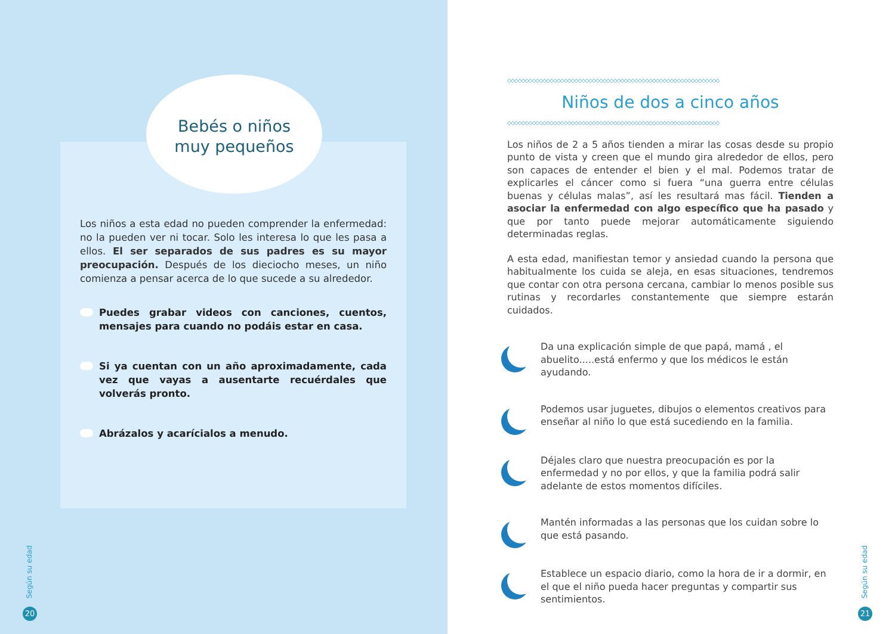Bebés o niños
muy pequeños
Los niños a esta edad no pueden comprender la enfermedad: no la pueden ver ni tocar. Solo les interesa lo que les pasa a ellos. El ser separados de sus padres es su mayor preocupación. Después de los dieciocho meses, un niño comienza a pensar acerca de lo que sucede a su alrededor.
Puedes grabar videos con canciones, cuentos, mensajes para cuando no podáis estar en casa.
Si ya cuentan con un año aproximadamente, cada vez que vayas a ausentarte recuérdales que volverás pronto.
Abrázalos y acarícialos a menudo.
Según su edad
20
◇◇◇◇◇◇◇◇◇◇◇◇◇◇◇◇◇◇◇◇◇◇◇◇◇◇◇◇◇◇◇◇◇◇◇◇◇◇◇◇◇◇◇◇◇◇◇◇◇◇◇◇◇◇◇◇◇◇◇◇
Niños de dos a cinco años
◇◇◇◇◇◇◇◇◇◇◇◇◇◇◇◇◇◇◇◇◇◇◇◇◇◇◇◇◇◇◇◇◇◇◇◇◇◇◇◇◇◇◇◇◇◇◇◇◇◇◇◇◇◇◇◇◇◇◇◇
Los niños de 2 a 5 años tienden a mirar las cosas desde su propio punto de vista y creen que el mundo gira alrededor de ellos, pero son capaces de entender el bien y el mal. Podemos tratar de explicarles el cáncer como si fuera “una guerra entre células buenas y células malas”, así les resultará mas fácil. Tienden a asociar la enfermedad con algo específico que ha pasado y que por tanto puede mejorar automáticamente siguiendo determinadas reglas.
A esta edad, manifiestan temor y ansiedad cuando la persona que habitualmente los cuida se aleja, en esas situaciones, tendremos que contar con otra persona cercana, cambiar lo menos posible sus rutinas y recordarles constantemente que siempre estarán cuidados.
Da una explicación simple de que papá, mamá , el abuelito.....está enfermo y que los médicos le están ayudando.
Podemos usar juguetes, dibujos o elementos creativos para enseñar al niño lo que está sucediendo en la familia.
Déjales claro que nuestra preocupación es por la enfermedad y no por ellos, y que la familia podrá salir adelante de estos momentos difíciles.
Mantén informadas a las personas que los cuidan sobre lo que está pasando.
Establece un espacio diario, como la hora de ir a dormir, en el que el niño pueda hacer preguntas y compartir sus sentimientos.
Según su edad
21